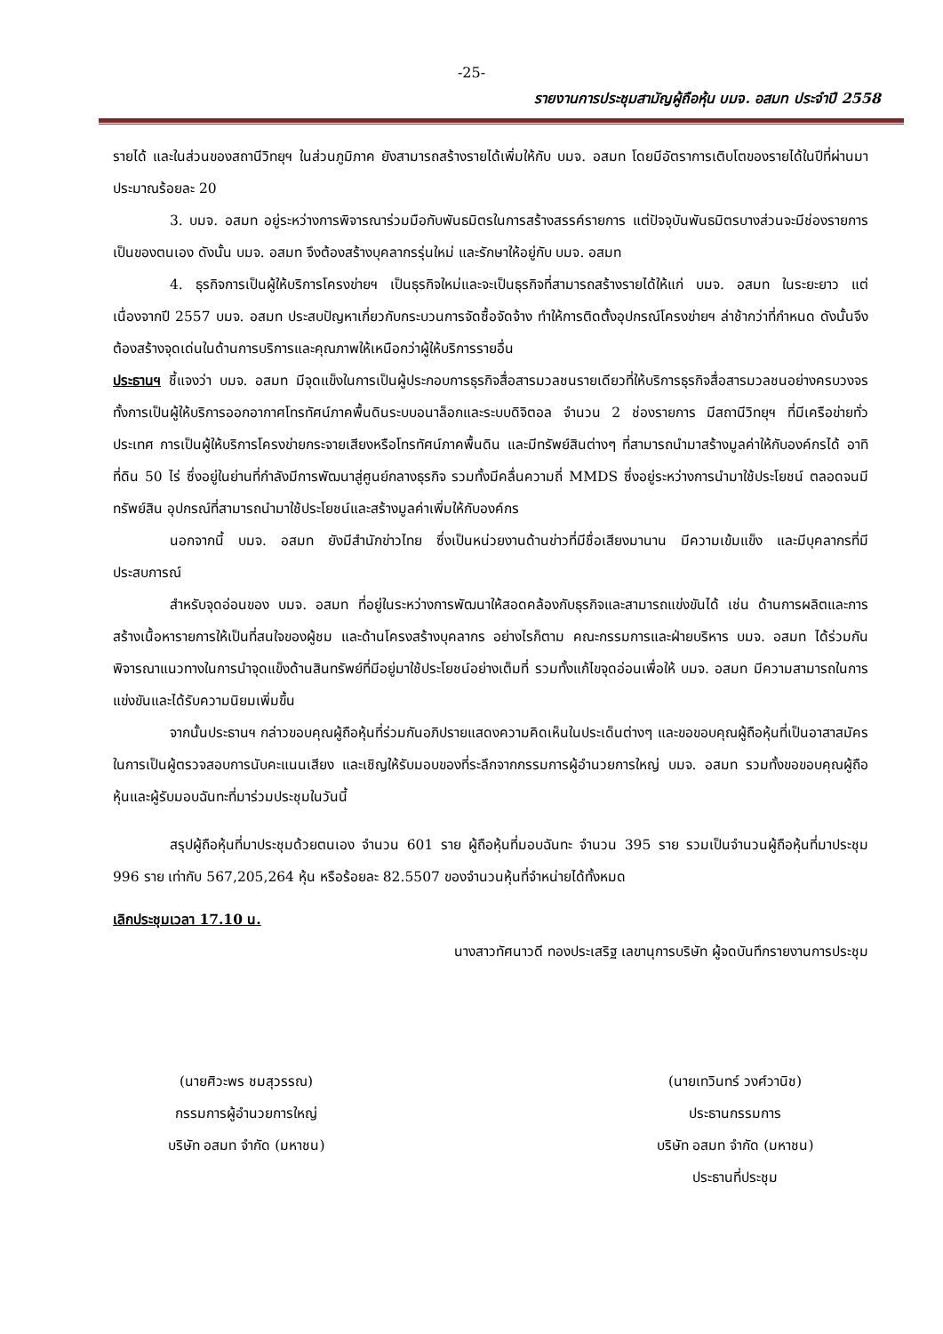-25-
รายงานการประชุมสามัญผู้ถือหุ้น บมจ. อสมท ประจำปี 2558
รายได้ และในส่วนของสถานีวิทยุฯ ในส่วนภูมิภาค ยังสามารถสร้างรายได้เพิ่มให้กับ บมจ. อสมท โดยมีอัตราการเติบโตของรายได้ในปีที่ผ่านมาประมาณร้อยละ 20
3. บมจ. อสมท อยู่ระหว่างการพิจารณาร่วมมือกับพันธมิตรในการสร้างสรรค์รายการ แต่ปัจจุบันพันธมิตรบางส่วนจะมีช่องรายการเป็นของตนเอง ดังนั้น บมจ. อสมท จึงต้องสร้างบุคลากรรุ่นใหม่ และรักษาให้อยู่กับ บมจ. อสมท
4. ธุรกิจการเป็นผู้ให้บริการโครงข่ายฯ เป็นธุรกิจใหม่และจะเป็นธุรกิจที่สามารถสร้างรายได้ให้แก่ บมจ. อสมท ในระยะยาว แต่เนื่องจากปี 2557 บมจ. อสมท ประสบปัญหาเกี่ยวกับกระบวนการจัดซื้อจัดจ้าง ทำให้การติดตั้งอุปกรณ์โครงข่ายฯ ล่าช้ากว่าที่กำหนด ดังนั้นจึงต้องสร้างจุดเด่นในด้านการบริการและคุณภาพให้เหนือกว่าผู้ให้บริการรายอื่น
ประธานฯ ชี้แจงว่า บมจ. อสมท มีจุดแข็งในการเป็นผู้ประกอบการธุรกิจสื่อสารมวลชนรายเดียวที่ให้บริการธุรกิจสื่อสารมวลชนอย่างครบวงจร ทั้งการเป็นผู้ให้บริการออกอากาศโทรทัศน์ภาคพื้นดินระบบอนาล็อกและระบบดิจิตอล จำนวน 2 ช่องรายการ มีสถานีวิทยุฯ ที่มีเครือข่ายทั่วประเทศ การเป็นผู้ให้บริการโครงข่ายกระจายเสียงหรือโทรทัศน์ภาคพื้นดิน และมีทรัพย์สินต่างๆ ที่สามารถนำมาสร้างมูลค่าให้กับองค์กรได้ อาทิที่ดิน 50 ไร่ ซึ่งอยู่ในย่านที่กำลังมีการพัฒนาสู่ศูนย์กลางธุรกิจ รวมทั้งมีคลื่นความถี่ MMDS ซึ่งอยู่ระหว่างการนำมาใช้ประโยชน์ ตลอดจนมีทรัพย์สิน อุปกรณ์ที่สามารถนำมาใช้ประโยชน์และสร้างมูลค่าเพิ่มให้กับองค์กร
นอกจากนี้ บมจ. อสมท ยังมีสำนักข่าวไทย ซึ่งเป็นหน่วยงานด้านข่าวที่มีชื่อเสียงมานาน มีความเข้มแข็ง และมีบุคลากรที่มีประสบการณ์
สำหรับจุดอ่อนของ บมจ. อสมท ที่อยู่ในระหว่างการพัฒนาให้สอดคล้องกับธุรกิจและสามารถแข่งขันได้ เช่น ด้านการผลิตและการสร้างเนื้อหารายการให้เป็นที่สนใจของผู้ชม และด้านโครงสร้างบุคลากร อย่างไรก็ตาม คณะกรรมการและฝ่ายบริหาร บมจ. อสมท ได้ร่วมกันพิจารณาแนวทางในการนำจุดแข็งด้านสินทรัพย์ที่มีอยู่มาใช้ประโยชน์อย่างเต็มที่ รวมทั้งแก้ไขจุดอ่อนเพื่อให้ บมจ. อสมท มีความสามารถในการแข่งขันและได้รับความนิยมเพิ่มขึ้น
จากนั้นประธานฯ กล่าวขอบคุณผู้ถือหุ้นที่ร่วมกันอภิปรายแสดงความคิดเห็นในประเด็นต่างๆ และขอขอบคุณผู้ถือหุ้นที่เป็นอาสาสมัครในการเป็นผู้ตรวจสอบการนับคะแนนเสียง และเชิญให้รับมอบของที่ระลึกจากกรรมการผู้อำนวยการใหญ่ บมจ. อสมท รวมทั้งขอขอบคุณผู้ถือหุ้นและผู้รับมอบฉันทะที่มาร่วมประชุมในวันนี้
สรุปผู้ถือหุ้นที่มาประชุมด้วยตนเอง จำนวน 601 ราย ผู้ถือหุ้นที่มอบฉันทะ จำนวน 395 ราย รวมเป็นจำนวนผู้ถือหุ้นที่มาประชุม 996 ราย เท่ากับ 567,205,264 หุ้น หรือร้อยละ 82.5507 ของจำนวนหุ้นที่จำหน่ายได้ทั้งหมด
เลิกประชุมเวลา 17.10 น.
นางสาวทัศนาวดี ทองประเสริฐ เลขานุการบริษัท ผู้จดบันทึกรายงานการประชุม
(นายศิวะพร ชมสุวรรณ)
กรรมการผู้อำนวยการใหญ่
บริษัท อสมท จำกัด (มหาชน)
(นายเทวินทร์ วงศ์วานิช)
ประธานกรรมการ
บริษัท อสมท จำกัด (มหาชน)
ประธานที่ประชุม